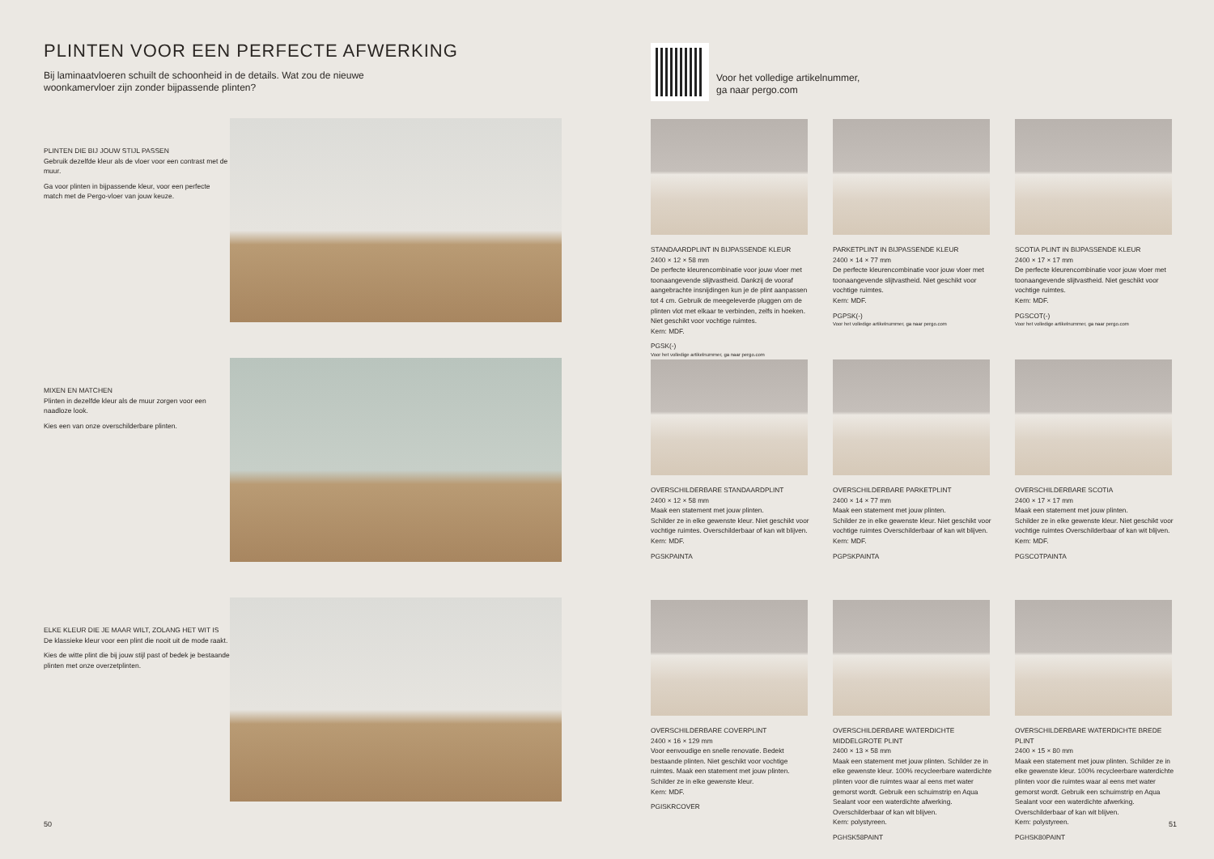PLINTEN VOOR EEN PERFECTE AFWERKING
Bij laminaatvloeren schuilt de schoonheid in de details. Wat zou de nieuwe woonkamervloer zijn zonder bijpassende plinten?
PLINTEN DIE BIJ JOUW STIJL PASSEN
Gebruik dezelfde kleur als de vloer voor een contrast met de muur.
Ga voor plinten in bijpassende kleur, voor een perfecte match met de Pergo-vloer van jouw keuze.
MIXEN EN MATCHEN
Plinten in dezelfde kleur als de muur zorgen voor een naadloze look.
Kies een van onze overschilderbare plinten.
ELKE KLEUR DIE JE MAAR WILT, ZOLANG HET WIT IS
De klassieke kleur voor een plint die nooit uit de mode raakt.
Kies de witte plint die bij jouw stijl past of bedek je bestaande plinten met onze overzetplinten.
50
Voor het volledige artikelnummer,
ga naar pergo.com
STANDAARDPLINT IN BIJPASSENDE KLEUR
2400 × 12 × 58 mm
De perfecte kleurencombinatie voor jouw vloer met toonaangevende slijtvastheid. Dankzij de vooraf aangebrachte insnijdingen kun je de plint aanpassen tot 4 cm. Gebruik de meegeleverde pluggen om de plinten vlot met elkaar te verbinden, zelfs in hoeken. Niet geschikt voor vochtige ruimtes.
Kern: MDF.
PGSK(-)
Voor het volledige artikelnummer, ga naar pergo.com
PARKETPLINT IN BIJPASSENDE KLEUR
2400 × 14 × 77 mm
De perfecte kleurencombinatie voor jouw vloer met toonaangevende slijtvastheid. Niet geschikt voor vochtige ruimtes.
Kern: MDF.
PGPSK(-)
Voor het volledige artikelnummer, ga naar pergo.com
SCOTIA PLINT IN BIJPASSENDE KLEUR
2400 × 17 × 17 mm
De perfecte kleurencombinatie voor jouw vloer met toonaangevende slijtvastheid. Niet geschikt voor vochtige ruimtes.
Kern: MDF.
PGSCOT(-)
Voor het volledige artikelnummer, ga naar pergo.com
OVERSCHILDERBARE STANDAARDPLINT
2400 × 12 × 58 mm
Maak een statement met jouw plinten.
Schilder ze in elke gewenste kleur. Niet geschikt voor vochtige ruimtes. Overschilderbaar of kan wit blijven.
Kern: MDF.
PGSKPAINTA
OVERSCHILDERBARE PARKETPLINT
2400 × 14 × 77 mm
Maak een statement met jouw plinten.
Schilder ze in elke gewenste kleur. Niet geschikt voor vochtige ruimtes Overschilderbaar of kan wit blijven.
Kern: MDF.
PGPSKPAINTA
OVERSCHILDERBARE SCOTIA
2400 × 17 × 17 mm
Maak een statement met jouw plinten.
Schilder ze in elke gewenste kleur. Niet geschikt voor vochtige ruimtes Overschilderbaar of kan wit blijven.
Kern: MDF.
PGSCOTPAINTA
OVERSCHILDERBARE COVERPLINT
2400 × 16 × 129 mm
Voor eenvoudige en snelle renovatie. Bedekt bestaande plinten. Niet geschikt voor vochtige ruimtes. Maak een statement met jouw plinten. Schilder ze in elke gewenste kleur.
Kern: MDF.
PGISKRCOVER
OVERSCHILDERBARE WATERDICHTE MIDDELGROTE PLINT
2400 × 13 × 58 mm
Maak een statement met jouw plinten. Schilder ze in elke gewenste kleur. 100% recycleerbare waterdichte plinten voor die ruimtes waar al eens met water gemorst wordt. Gebruik een schuimstrip en Aqua Sealant voor een waterdichte afwerking. Overschilderbaar of kan wit blijven.
Kern: polystyreen.
PGHSK58PAINT
OVERSCHILDERBARE WATERDICHTE BREDE PLINT
2400 × 15 × 80 mm
Maak een statement met jouw plinten. Schilder ze in elke gewenste kleur. 100% recycleerbare waterdichte plinten voor die ruimtes waar al eens met water gemorst wordt. Gebruik een schuimstrip en Aqua Sealant voor een waterdichte afwerking. Overschilderbaar of kan wit blijven.
Kern: polystyreen.
PGHSK80PAINT
51